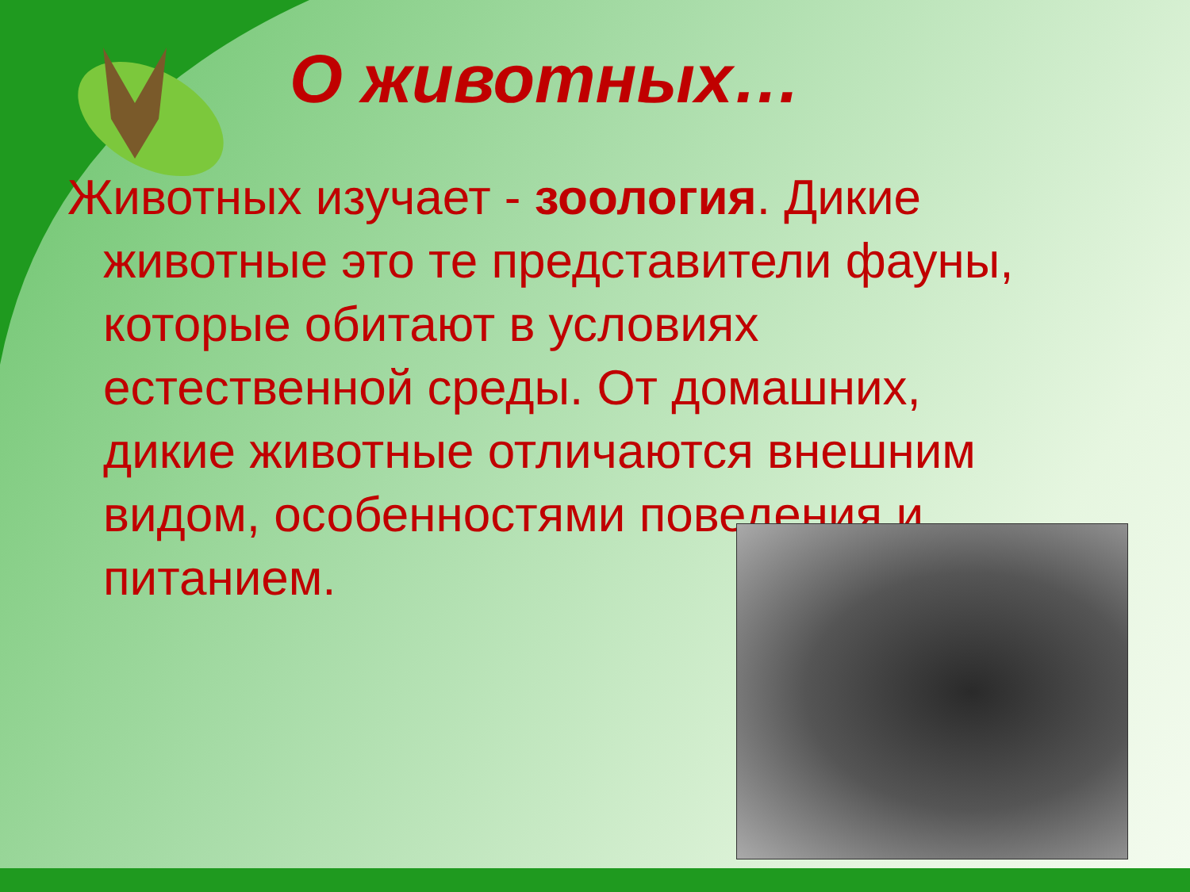О животных…
Животных изучает - зоология. Дикие животные это те представители фауны, которые обитают в условиях естественной среды. От домашних, дикие животные отличаются внешним видом, особенностями поведения и питанием.